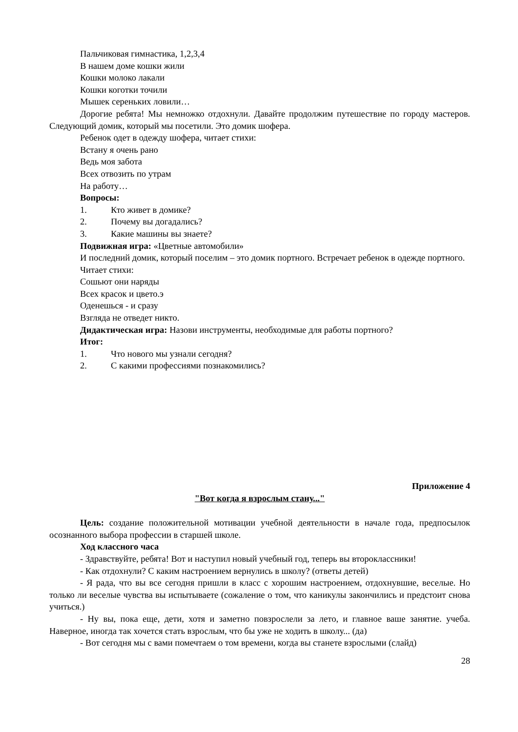Пальчиковая гимнастика, 1,2,3,4
В нашем доме кошки жили
Кошки молоко лакали
Кошки коготки точили
Мышек сереньких ловили…
Дорогие ребята! Мы немножко отдохнули. Давайте продолжим путешествие по городу мастеров. Следующий домик, который мы посетили. Это домик шофера.
Ребенок одет в одежду шофера, читает стихи:
Встану я очень рано
Ведь моя забота
Всех отвозить по утрам
На работу…
Вопросы:
1. Кто живет в домике?
2. Почему вы догадались?
3. Какие машины вы знаете?
Подвижная игра: «Цветные автомобили»
И последний домик, который поселим – это домик портного. Встречает ребенок в одежде портного.
Читает стихи:
Сошьют они наряды
Всех красок и цвето.э
Оденешься - и сразу
Взгляда не отведет никто.
Дидактическая игра: Назови инструменты, необходимые для работы портного?
Итог:
1. Что нового мы узнали сегодня?
2. С какими профессиями познакомились?
Приложение 4
"Вот когда я взрослым стану..."
Цель: создание положительной мотивации учебной деятельности в начале года, предпосылок осознанного выбора профессии в старшей школе.
Ход классного часа
- Здравствуйте, ребята! Вот и наступил новый учебный год, теперь вы второклассники!
- Как отдохнули? С каким настроением вернулись в школу? (ответы детей)
- Я рада, что вы все сегодня пришли в класс с хорошим настроением, отдохнувшие, веселые. Но только ли веселые чувства вы испытываете (сожаление о том, что каникулы закончились и предстоит снова учиться.)
- Ну вы, пока еще, дети, хотя и заметно повзрослели за лето, и главное ваше занятие. учеба. Наверное, иногда так хочется стать взрослым, что бы уже не ходить в школу... (да)
- Вот сегодня мы с вами помечтаем о том времени, когда вы станете взрослыми (слайд)
28